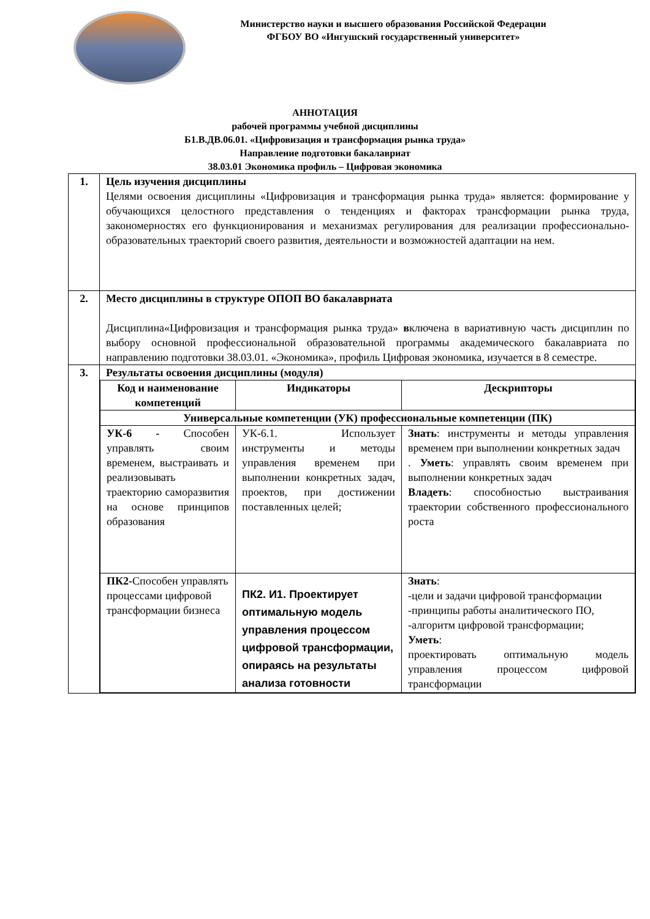Министерство науки и высшего образования Российской Федерации
ФГБОУ ВО «Ингушский государственный университет»
АННОТАЦИЯ
рабочей программы учебной дисциплины
Б1.В.ДВ.06.01. «Цифровизация и трансформация рынка труда»
Направление подготовки бакалавриат
38.03.01 Экономика профиль – Цифровая экономика
| 1. | Цель изучения дисциплины Целями освоения дисциплины «Цифровизация и трансформация рынка труда» является: формирование у обучающихся целостного представления о тенденциях и факторах трансформации рынка труда, закономерностях его функционирования и механизмах регулирования для реализации профессионально-образовательных траекторий своего развития, деятельности и возможностей адаптации на нем. |
| 2. | Место дисциплины в структуре ОПОП ВО бакалавриата Дисциплина«Цифровизация и трансформация рынка труда» в ключена в вариативную часть дисциплин по выбору основной профессиональной образовательной программы академического бакалавриата по направлению подготовки 38.03.01. «Экономика», профиль Цифровая экономика, изучается в 8 семестре. |
| 3. | Результаты освоения дисциплины (модуля) / Код и наименование компетенций / Индикаторы / Дескрипторы / / Универсальные компетенции (УК) профессиональные компетенции (ПК) / / / / УК-6 - Способен управлять своим временем, выстраивать и реализовывать траекторию саморазвития на основе принципов образования / УК-6.1. Использует инструменты и методы управления временем при выполнении конкретных задач, проектов, при достижении поставленных целей; / Знать : инструменты и методы управления временем при выполнении конкретных задач . Уметь : управлять своим временем при выполнении конкретных задач Владеть : способностью выстраивания траектории собственного профессионального роста / / ПК2- Способен управлять процессами цифровой трансформации бизнеса / ПК2. И1. Проектирует оптимальную модель управления процессом цифровой трансформации, опираясь на результаты анализа готовности / Знать : -цели и задачи цифровой трансформации -принципы работы аналитического ПО, -алгоритм цифровой трансформации; Уметь : проектировать оптимальную модель управления процессом цифровой трансформации / |